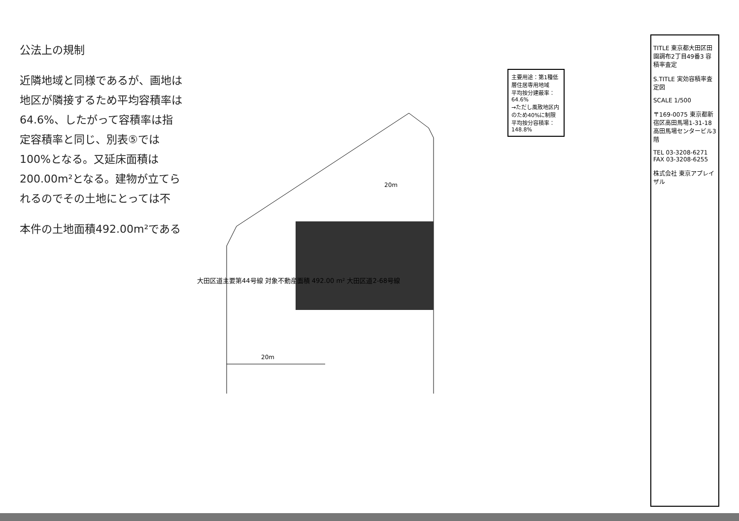公法上の規制
近隣地域と同様であるが、画地は地区が隣接するため平均容積率は64.6%、したがって容積率は指定容積率と同じ、別表⑤では100%となる。又延床面積は200.00m²となる。建物が立てられるのでその土地にとっては不
本件の土地面積492.00m²である
20m
20m
大田区道主要第44号線 対象不動産面積 492.00 m² 大田区道2-68号線
主要用途：第1種低層住居専用地域
平均按分建蔽率：64.6%
→ただし風致地区内のため40%に制限
平均按分容積率：148.8%
TITLE 東京都大田区田園調布2丁目49番3 容積率査定
S.TITLE 実効容積率査定図
SCALE 1/500
〒169-0075 東京都新宿区高田馬場1-31-18 高田馬場センタービル3階
TEL 03-3208-6271 FAX 03-3208-6255
株式会社 東京アプレイザル